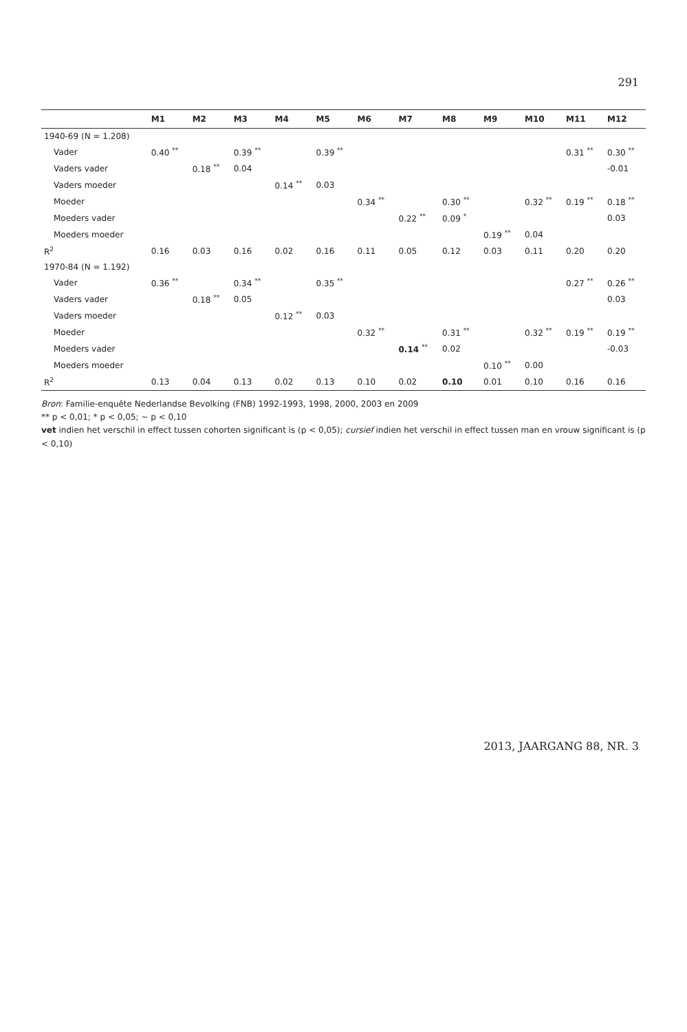291
| | M1 | M2 | M3 | M4 | M5 | M6 | M7 | M8 | M9 | M10 | M11 | M12 |
| --- | --- | --- | --- | --- | --- | --- | --- | --- | --- | --- | --- | --- |
| 1940-69 (N = 1.208) | | | | | | | | | | | | |
| Vader | 0.40 <sup>**</sup> | | 0.39 <sup>**</sup> | | 0.39 <sup>**</sup> | | | | | | 0.31 <sup>**</sup> | 0.30 <sup>**</sup> |
| Vaders vader | | 0.18 <sup>**</sup> | 0.04 | | | | | | | | | -0.01 |
| Vaders moeder | | | | 0.14 <sup>**</sup> | 0.03 | | | | | | | |
| Moeder | | | | | | 0.34 <sup>**</sup> | | 0.30 <sup>**</sup> | | 0.32 <sup>**</sup> | 0.19 <sup>**</sup> | 0.18 <sup>**</sup> |
| Moeders vader | | | | | | | 0.22 <sup>**</sup> | 0.09 <sup>*</sup> | | | | 0.03 |
| Moeders moeder | | | | | | | | | 0.19 <sup>**</sup> | 0.04 | | |
| R<sup>2</sup> | 0.16 | 0.03 | 0.16 | 0.02 | 0.16 | 0.11 | 0.05 | 0.12 | 0.03 | 0.11 | 0.20 | 0.20 |
| 1970-84 (N = 1.192) | | | | | | | | | | | | |
| Vader | 0.36 <sup>**</sup> | | 0.34 <sup>**</sup> | | 0.35 <sup>**</sup> | | | | | | 0.27 <sup>**</sup> | 0.26 <sup>**</sup> |
| Vaders vader | | 0.18 <sup>**</sup> | 0.05 | | | | | | | | | 0.03 |
| Vaders moeder | | | | 0.12 <sup>**</sup> | 0.03 | | | | | | | |
| Moeder | | | | | | 0.32 <sup>**</sup> | | 0.31 <sup>**</sup> | | 0.32 <sup>**</sup> | 0.19 <sup>**</sup> | 0.19 <sup>**</sup> |
| Moeders vader | | | | | | | 0.14 <sup>**</sup> | 0.02 | | | | -0.03 |
| Moeders moeder | | | | | | | | | 0.10 <sup>**</sup> | 0.00 | | |
| R<sup>2</sup> | 0.13 | 0.04 | 0.13 | 0.02 | 0.13 | 0.10 | 0.02 | 0.10 | 0.01 | 0.10 | 0.16 | 0.16 |
Bron: Familie-enquête Nederlandse Bevolking (FNB) 1992-1993, 1998, 2000, 2003 en 2009
** p < 0,01; * p < 0,05; ~ p < 0,10
vet indien het verschil in effect tussen cohorten significant is (p < 0,05); cursief indien het verschil in effect tussen man en vrouw significant is (p < 0,10)
2013, JAARGANG 88, NR. 3